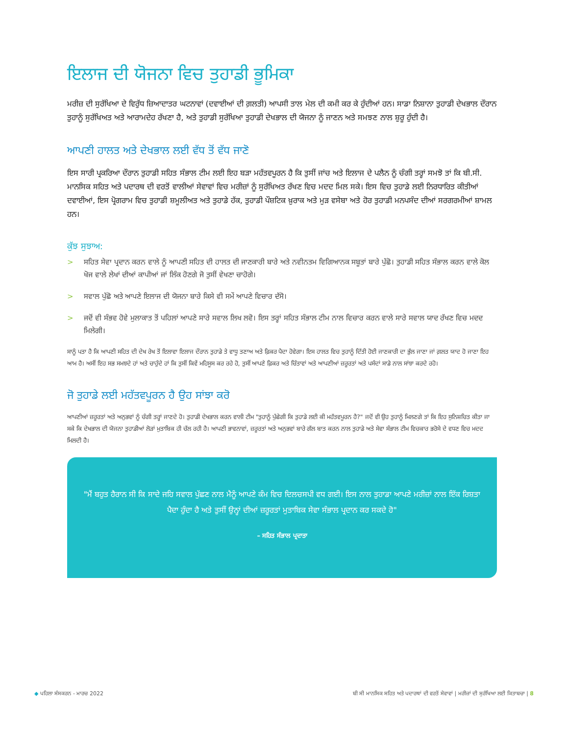ਇਲਾਜ ਦੀ ਯੋਜਨਾ ਵਿਚ ਤੁਹਾਡੀ ਭੂਮਿਕਾ
ਮਰੀਜ਼ ਦੀ ਸੁਰੱਖਿਆ ਦੇ ਵਿਰੁੱਧ ਜ਼ਿਆਦਾਤਰ ਘਟਨਾਵਾਂ (ਦਵਾਈਆਂ ਦੀ ਗ਼ਲਤੀ) ਆਪਸੀ ਤਾਲ ਮੇਲ ਦੀ ਕਮੀ ਕਰ ਕੇ ਹੁੰਦੀਆਂ ਹਨ। ਸਾਡਾ ਨਿਸ਼ਾਨਾ ਤੁਹਾਡੀ ਦੇਖਭਾਲ ਦੌਰਾਨ ਤੁਹਾਨੂੰ ਸੁਰੱਖਿਅਤ ਅਤੇ ਆਰਾਮਦੇਹ ਰੱਖਣਾ ਹੈ, ਅਤੇ ਤੁਹਾਡੀ ਸੁਰੱਖਿਆ ਤੁਹਾਡੀ ਦੇਖਭਾਲ ਦੀ ਯੋਜਨਾ ਨੂੰ ਜਾਣਨ ਅਤੇ ਸਮਝਣ ਨਾਲ ਸ਼ੁਰੂ ਹੁੰਦੀ ਹੈ।
ਆਪਣੀ ਹਾਲਤ ਅਤੇ ਦੇਖਭਾਲ ਲਈ ਵੱਧ ਤੋਂ ਵੱਧ ਜਾਣੋ
ਇਸ ਸਾਰੀ ਪ੍ਰਕਰਿਆ ਦੌਰਾਨ ਤੁਹਾਡੀ ਸਹਿਤ ਸੰਭਾਲ ਟੀਮ ਲਈ ਇਹ ਬੜਾ ਮਹੱਤਵਪੂਰਨ ਹੈ ਕਿ ਤੁਸੀਂ ਜਾਂਚ ਅਤੇ ਇਲਾਜ ਦੇ ਪਲੈਨ ਨੂੰ ਚੰਗੀ ਤਰ੍ਹਾਂ ਸਮਝੋ ਤਾਂ ਕਿ ਬੀ.ਸੀ. ਮਾਨਸਿਕ ਸਹਿਤ ਅਤੇ ਪਦਾਰਥ ਦੀ ਵਰਤੋਂ ਵਾਲੀਆਂ ਸੇਵਾਵਾਂ ਵਿਚ ਮਰੀਜ਼ਾਂ ਨੂੰ ਸੁਰੱਖਿਅਤ ਰੱਖਣ ਵਿਚ ਮਦਦ ਮਿਲ ਸਕੇ। ਇਸ ਵਿਚ ਤੁਹਾਡੇ ਲਈ ਨਿਰਧਾਰਿਤ ਕੀਤੀਆਂ ਦਵਾਈਆਂ, ਇਸ ਪ੍ਰੋਗਰਾਮ ਵਿਚ ਤੁਹਾਡੀ ਸ਼ਮੂਲੀਅਤ ਅਤੇ ਤੁਹਾਡੇ ਹੱਕ, ਤੁਹਾਡੀ ਪੌਸ਼ਟਿਕ ਖ਼ੁਰਾਕ ਅਤੇ ਮੁੜ ਵਸੇਬਾ ਅਤੇ ਹੋਰ ਤੁਹਾਡੀ ਮਨਪਸੰਦ ਦੀਆਂ ਸਰਗਰਮੀਆਂ ਸ਼ਾਮਲ ਹਨ।
ਕੁੱਝ ਸੁਝਾਅ:
> ਸਹਿਤ ਸੇਵਾ ਪ੍ਰਦਾਨ ਕਰਨ ਵਾਲੇ ਨੂੰ ਆਪਣੀ ਸਹਿਤ ਦੀ ਹਾਲਤ ਦੀ ਜਾਣਕਾਰੀ ਬਾਰੇ ਅਤੇ ਨਵੀਨਤਮ ਵਿਗਿਆਨਕ ਸਬੂਤਾਂ ਬਾਰੇ ਪੁੱਛੋ। ਤੁਹਾਡੀ ਸਹਿਤ ਸੰਭਾਲ ਕਰਨ ਵਾਲੇ ਕੋਲ ਖੋਜ ਵਾਲੇ ਲੇਖਾਂ ਦੀਆਂ ਕਾਪੀਆਂ ਜਾਂ ਲਿੰਕ ਹੋਣਗੇ ਜੋ ਤੁਸੀਂ ਵੇਖਣਾ ਚਾਹੋਗੇ।
> ਸਵਾਲ ਪੁੱਛੋ ਅਤੇ ਆਪਣੇ ਇਲਾਜ ਦੀ ਯੋਜਨਾ ਬਾਰੇ ਕਿਸੇ ਵੀ ਸਮੇਂ ਆਪਣੇ ਵਿਚਾਰ ਦੱਸੋ।
> ਜਦੋਂ ਵੀ ਸੰਭਵ ਹੋਵੇ ਮੁਲਾਕਾਤ ਤੋਂ ਪਹਿਲਾਂ ਆਪਣੇ ਸਾਰੇ ਸਵਾਲ ਲਿਖ ਲਵੋ। ਇਸ ਤਰ੍ਹਾਂ ਸਹਿਤ ਸੰਭਾਲ ਟੀਮ ਨਾਲ ਵਿਚਾਰ ਕਰਨ ਵਾਲੇ ਸਾਰੇ ਸਵਾਲ ਯਾਦ ਰੱਖਣ ਵਿਚ ਮਦਦ ਮਿਲੇਗੀ।
ਸਾਨੂੰ ਪਤਾ ਹੈ ਕਿ ਆਪਣੀ ਸਹਿਤ ਦੀ ਦੇਖ ਰੇਖ ਤੋਂ ਇਲਾਵਾ ਇਲਾਜ ਦੌਰਾਨ ਤੁਹਾਡੇ ਤੇ ਵਾਧੂ ਤਣਾਅ ਅਤੇ ਫ਼ਿਕਰ ਪੈਦਾ ਹੋਵੇਗਾ। ਇਸ ਹਾਲਤ ਵਿਚ ਤੁਹਾਨੂੰ ਦਿੱਤੀ ਹੋਈ ਜਾਣਕਾਰੀ ਦਾ ਭੁੱਲ ਜਾਣਾ ਜਾਂ ਗ਼ਲਤ ਯਾਦ ਹੋ ਜਾਣਾ ਇਹ ਆਮ ਹੈ। ਅਸੀਂ ਇਹ ਸਭ ਸਮਝਦੇ ਹਾਂ ਅਤੇ ਚਾਹੁੰਦੇ ਹਾਂ ਕਿ ਤੁਸੀਂ ਕਿਵੇਂ ਮਹਿਸੂਸ ਕਰ ਰਹੇ ਹੋ, ਤੁਸੀਂ ਆਪਣੇ ਫ਼ਿਕਰ ਅਤੇ ਚਿੰਤਾਵਾਂ ਅਤੇ ਆਪਣੀਆਂ ਜ਼ਰੂਰਤਾਂ ਅਤੇ ਪਸੰਦਾਂ ਸਾਡੇ ਨਾਲ ਸਾਂਝਾ ਕਰਦੇ ਰਹੋ।
ਜੋ ਤੁਹਾਡੇ ਲਈ ਮਹੱਤਵਪੂਰਨ ਹੈ ਉਹ ਸਾਂਝਾ ਕਰੋ
ਆਪਣੀਆਂ ਜ਼ਰੂਰਤਾਂ ਅਤੇ ਅਨੁਭਵਾਂ ਨੂੰ ਚੰਗੀ ਤਰ੍ਹਾਂ ਜਾਣਦੇ ਹੋ। ਤੁਹਾਡੀ ਦੇਖਭਾਲ ਕਰਨ ਵਾਲੀ ਟੀਮ "ਤੁਹਾਨੂੰ ਪੁੱਛੇਗੀ ਕਿ ਤੁਹਾਡੇ ਲਈ ਕੀ ਮਹੱਤਵਪੂਰਨ ਹੈ?" ਜਦੋਂ ਵੀ ਉਹ ਤੁਹਾਨੂੰ ਮਿਲਣਗੇ ਤਾਂ ਕਿ ਇਹ ਸੁਨਿਸ਼ਚਿਤ ਕੀਤਾ ਜਾ ਸਕੇ ਕਿ ਦੇਖਭਾਲ ਦੀ ਯੋਜਨਾ ਤੁਹਾਡੀਆਂ ਲੋੜਾਂ ਮੁਤਾਬਿਕ ਹੀ ਚੱਲ ਰਹੀ ਹੈ। ਆਪਣੀ ਭਾਵਨਾਵਾਂ, ਜ਼ਰੂਰਤਾਂ ਅਤੇ ਅਨੁਭਵਾਂ ਬਾਰੇ ਗੱਲ ਬਾਤ ਕਰਨ ਨਾਲ ਤੁਹਾਡੇ ਅਤੇ ਸੇਵਾ ਸੰਭਾਲ ਟੀਮ ਵਿਚਕਾਰ ਭਰੋਸੇ ਦੇ ਵਧਣ ਵਿਚ ਮਦਦ ਮਿਲਦੀ ਹੈ।
"ਮੈਂ ਬਹੁਤ ਹੈਰਾਨ ਸੀ ਕਿ ਸਾਦੇ ਜਹਿ ਸਵਾਲ ਪੁੱਛਣ ਨਾਲ ਮੈਨੂੰ ਆਪਣੇ ਕੰਮ ਵਿਚ ਦਿਲਚਸਪੀ ਵਧ ਗਈ। ਇਸ ਨਾਲ ਤੁਹਾਡਾ ਆਪਣੇ ਮਰੀਜ਼ਾਂ ਨਾਲ ਇੱਕ ਰਿਸ਼ਤਾ ਪੈਦਾ ਹੁੰਦਾ ਹੈ ਅਤੇ ਤੁਸੀਂ ਉਨ੍ਹਾਂ ਦੀਆਂ ਜ਼ਰੂਰਤਾਂ ਮੁਤਾਬਿਕ ਸੇਵਾ ਸੰਭਾਲ ਪ੍ਰਦਾਨ ਕਰ ਸਕਦੇ ਹੋ"
– ਸਹਿਤ ਸੰਭਾਲ ਪ੍ਰਦਾਤਾ
◆ ਪਹਿਲਾ ਸੰਸਕਰਨ - ਮਾਰਚ 2022 ਬੀ ਸੀ ਮਾਨਸਿਕ ਸਹਿਤ ਅਤੇ ਪਦਾਰਥਾਂ ਦੀ ਵਰਤੋਂ ਸੇਵਾਵਾਂ | ਮਰੀਜ਼ਾਂ ਦੀ ਸੁਰੱਖਿਆ ਲਈ ਕਿਤਾਬਚਾ | 8